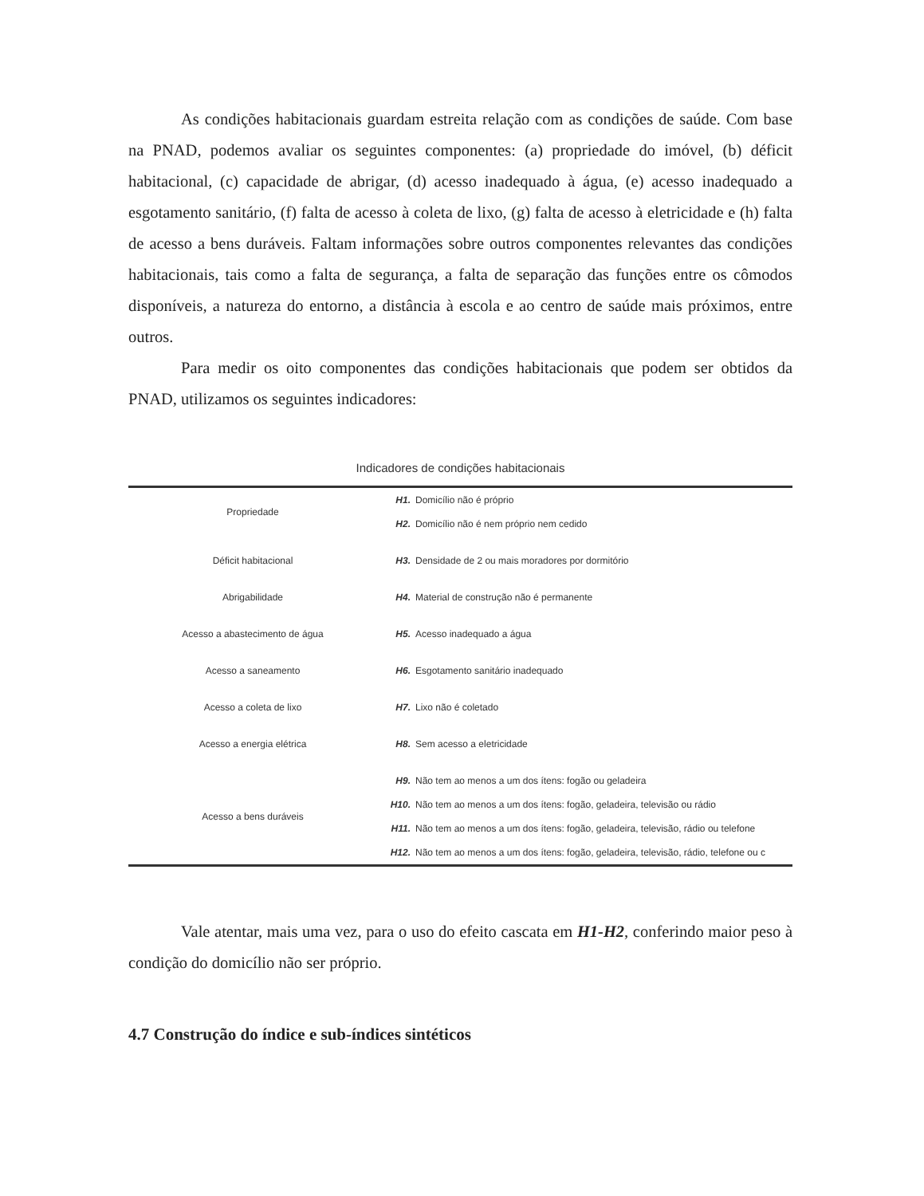As condições habitacionais guardam estreita relação com as condições de saúde. Com base na PNAD, podemos avaliar os seguintes componentes: (a) propriedade do imóvel, (b) déficit habitacional, (c) capacidade de abrigar, (d) acesso inadequado à água, (e) acesso inadequado a esgotamento sanitário, (f) falta de acesso à coleta de lixo, (g) falta de acesso à eletricidade e (h) falta de acesso a bens duráveis. Faltam informações sobre outros componentes relevantes das condições habitacionais, tais como a falta de segurança, a falta de separação das funções entre os cômodos disponíveis, a natureza do entorno, a distância à escola e ao centro de saúde mais próximos, entre outros.
Para medir os oito componentes das condições habitacionais que podem ser obtidos da PNAD, utilizamos os seguintes indicadores:
Indicadores de condições habitacionais
| Propriedade | H1. | Domicílio não é próprio |
| | H2. | Domicílio não é nem próprio nem cedido |
| Déficit habitacional | H3. | Densidade de 2 ou mais moradores por dormitório |
| Abrigabilidade | H4. | Material de construção não é permanente |
| Acesso a abastecimento de água | H5. | Acesso inadequado a água |
| Acesso a saneamento | H6. | Esgotamento sanitário inadequado |
| Acesso a coleta de lixo | H7. | Lixo não é coletado |
| Acesso a energia elétrica | H8. | Sem acesso a eletricidade |
| Acesso a bens duráveis | H9. | Não tem ao menos a um dos ítens: fogão ou geladeira |
| | H10. | Não tem ao menos a um dos ítens: fogão, geladeira, televisão ou rádio |
| | H11. | Não tem ao menos a um dos ítens: fogão, geladeira, televisão, rádio ou telefone |
| | H12. | Não tem ao menos a um dos ítens: fogão, geladeira, televisão, rádio, telefone ou c |
Vale atentar, mais uma vez, para o uso do efeito cascata em H1-H2, conferindo maior peso à condição do domicílio não ser próprio.
4.7 Construção do índice e sub-índices sintéticos